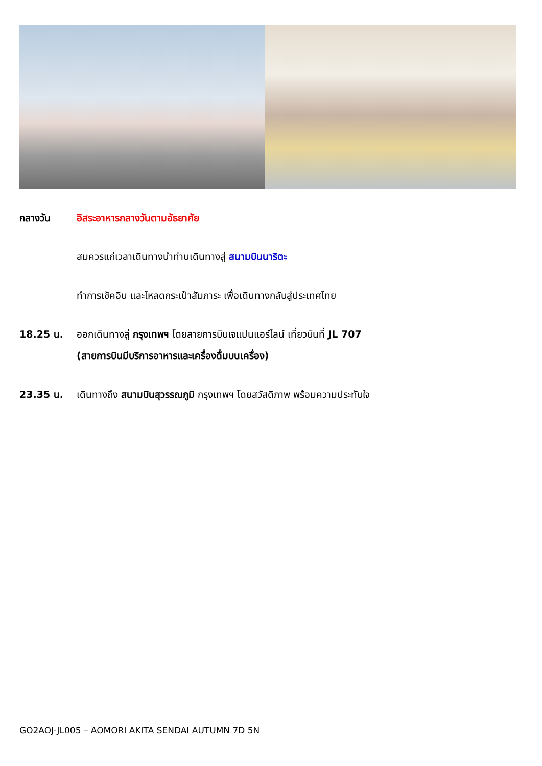กลางวัน อิสระอาหารกลางวันตามอัธยาศัย
สมควรแก่เวลาเดินทางนำท่านเดินทางสู่ สนามบินนาริตะ
ทำการเช็คอิน และโหลดกระเป๋าสัมภาระ เพื่อเดินทางกลับสู่ประเทศไทย
18.25 น. ออกเดินทางสู่ กรุงเทพฯ โดยสายการบินเจแปนแอร์ไลน์ เที่ยวบินที่ JL 707
(สายการบินมีบริการอาหารและเครื่องดื่มบนเครื่อง)
23.35 น. เดินทางถึง สนามบินสุวรรณภูมิ กรุงเทพฯ โดยสวัสดิภาพ พร้อมความประทับใจ
GO2AOJ-JL005 – AOMORI AKITA SENDAI AUTUMN 7D 5N